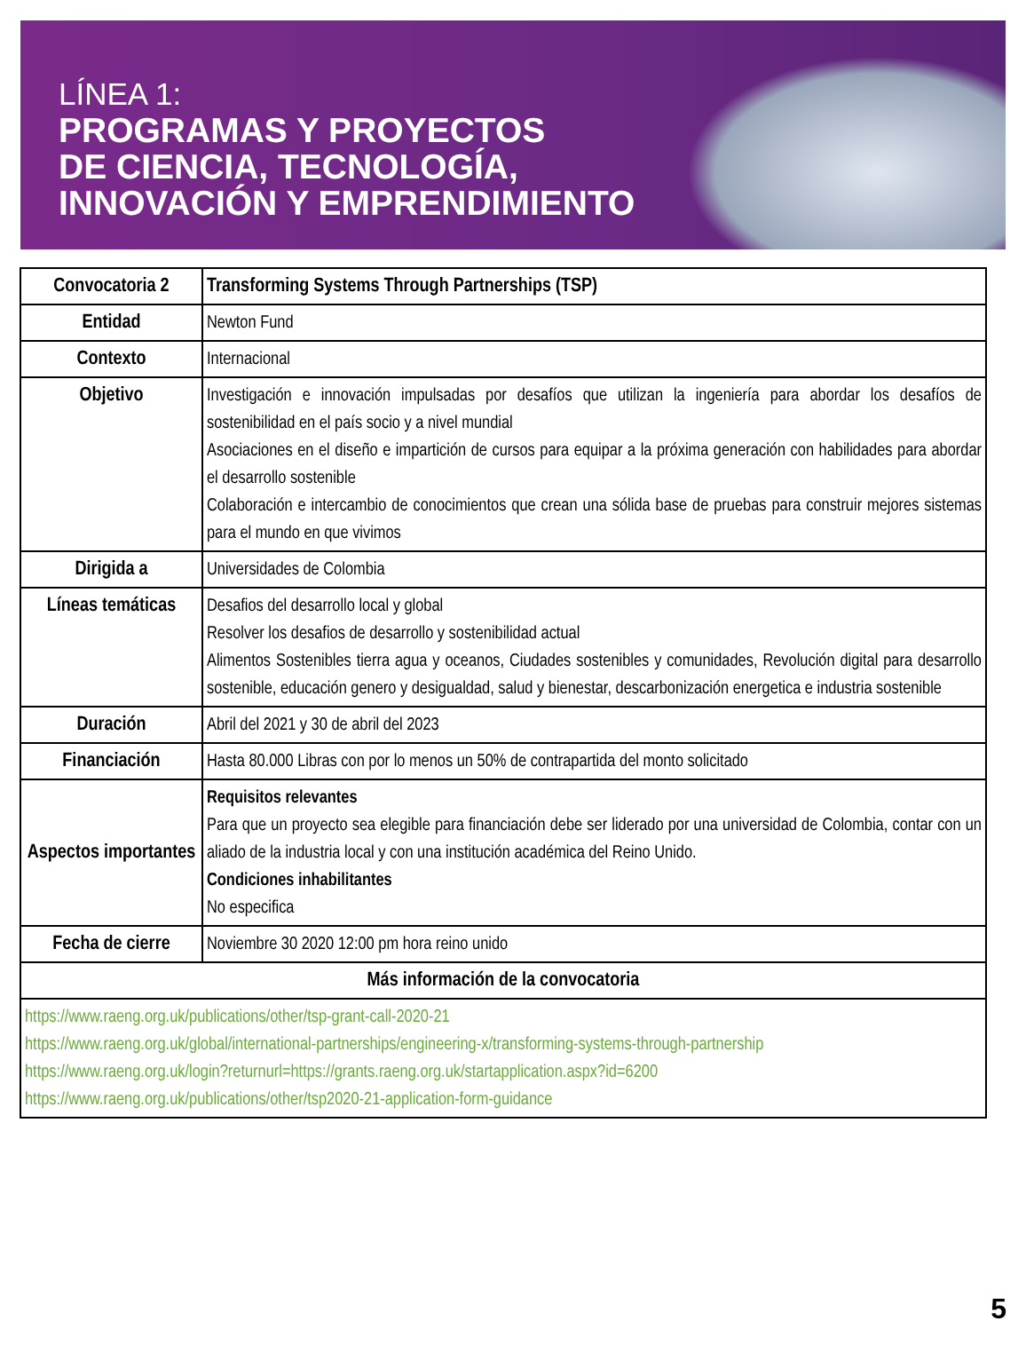LÍNEA 1:
PROGRAMAS Y PROYECTOS
DE CIENCIA, TECNOLOGÍA,
INNOVACIÓN Y EMPRENDIMIENTO
| Convocatoria 2 | Transforming Systems Through Partnerships (TSP) |
| Entidad | Newton Fund |
| Contexto | Internacional |
| Objetivo | Investigación e innovación impulsadas por desafíos que utilizan la ingeniería para abordar los desafíos de sostenibilidad en el país socio y a nivel mundial Asociaciones en el diseño e impartición de cursos para equipar a la próxima generación con habilidades para abordar el desarrollo sostenible Colaboración e intercambio de conocimientos que crean una sólida base de pruebas para construir mejores sistemas para el mundo en que vivimos |
| Dirigida a | Universidades de Colombia |
| Líneas temáticas | Desafios del desarrollo local y global Resolver los desafios de desarrollo y sostenibilidad actual Alimentos Sostenibles tierra agua y oceanos, Ciudades sostenibles y comunidades, Revolución digital para desarrollo sostenible, educación genero y desigualdad, salud y bienestar, descarbonización energetica e industria sostenible |
| Duración | Abril del 2021 y 30 de abril del 2023 |
| Financiación | Hasta 80.000 Libras con por lo menos un 50% de contrapartida del monto solicitado |
| Aspectos importantes | Requisitos relevantes Para que un proyecto sea elegible para financiación debe ser liderado por una universidad de Colombia, contar con un aliado de la industria local y con una institución académica del Reino Unido. Condiciones inhabilitantes No especifica |
| Fecha de cierre | Noviembre 30 2020 12:00 pm hora reino unido |
| Más información de la convocatoria | |
| https://www.raeng.org.uk/publications/other/tsp-grant-call-2020-21 https://www.raeng.org.uk/global/international-partnerships/engineering-x/transforming-systems-through-partnership https://www.raeng.org.uk/login?returnurl=https://grants.raeng.org.uk/startapplication.aspx?id=6200 https://www.raeng.org.uk/publications/other/tsp2020-21-application-form-guidance | |
5